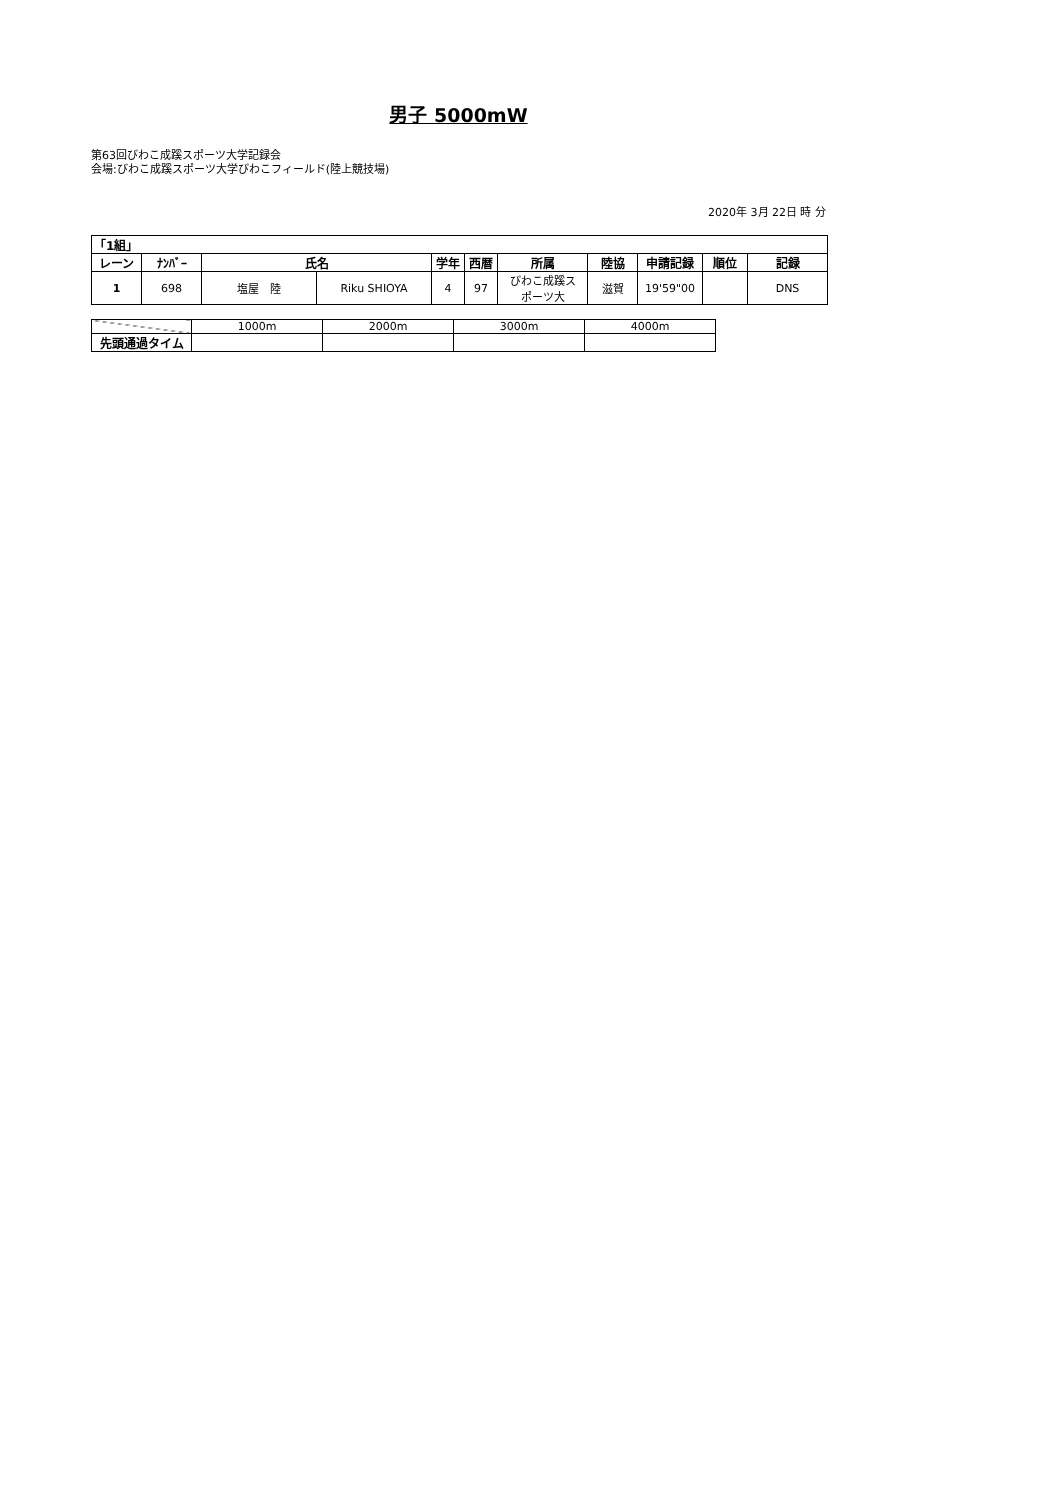男子 5000mW
第63回びわこ成蹊スポーツ大学記録会
会場:びわこ成蹊スポーツ大学びわこフィールド(陸上競技場)
2020年 3月 22日 時 分
| 「1組」 | | | | | | | | | | |
| --- | --- | --- | --- | --- | --- | --- | --- | --- | --- | --- |
| レーン | ﾅﾝﾊﾞｰ | 氏名 | | 学年 | 西暦 | 所属 | 陸協 | 申請記録 | 順位 | 記録 |
| 1 | 698 | 塩屋 陸 | Riku SHIOYA | 4 | 97 | びわこ成蹊ス ポーツ大 | 滋賀 | 19'59"00 | | DNS |
| | 1000m | 2000m | 3000m | 4000m |
| 先頭通過タイム | | | | |